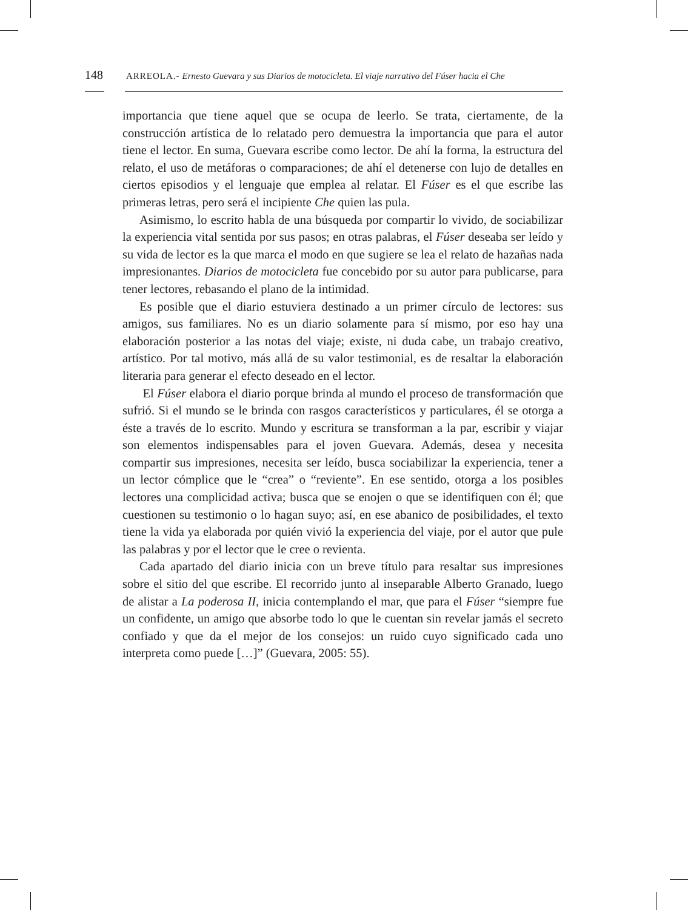148 ARREOLA.- Ernesto Guevara y sus Diarios de motocicleta. El viaje narrativo del Fúser hacia el Che
importancia que tiene aquel que se ocupa de leerlo. Se trata, ciertamente, de la construcción artística de lo relatado pero demuestra la importancia que para el autor tiene el lector. En suma, Guevara escribe como lector. De ahí la forma, la estructura del relato, el uso de metáforas o comparaciones; de ahí el detenerse con lujo de detalles en ciertos episodios y el lenguaje que emplea al relatar. El Fúser es el que escribe las primeras letras, pero será el incipiente Che quien las pula.
Asimismo, lo escrito habla de una búsqueda por compartir lo vivido, de sociabilizar la experiencia vital sentida por sus pasos; en otras palabras, el Fúser deseaba ser leído y su vida de lector es la que marca el modo en que sugiere se lea el relato de hazañas nada impresionantes. Diarios de motocicleta fue concebido por su autor para publicarse, para tener lectores, rebasando el plano de la intimidad.
Es posible que el diario estuviera destinado a un primer círculo de lectores: sus amigos, sus familiares. No es un diario solamente para sí mismo, por eso hay una elaboración posterior a las notas del viaje; existe, ni duda cabe, un trabajo creativo, artístico. Por tal motivo, más allá de su valor testimonial, es de resaltar la elaboración literaria para generar el efecto deseado en el lector.
El Fúser elabora el diario porque brinda al mundo el proceso de transformación que sufrió. Si el mundo se le brinda con rasgos característicos y particulares, él se otorga a éste a través de lo escrito. Mundo y escritura se transforman a la par, escribir y viajar son elementos indispensables para el joven Guevara. Además, desea y necesita compartir sus impresiones, necesita ser leído, busca sociabilizar la experiencia, tener a un lector cómplice que le “crea” o “reviente”. En ese sentido, otorga a los posibles lectores una complicidad activa; busca que se enojen o que se identifiquen con él; que cuestionen su testimonio o lo hagan suyo; así, en ese abanico de posibilidades, el texto tiene la vida ya elaborada por quién vivió la experiencia del viaje, por el autor que pule las palabras y por el lector que le cree o revienta.
Cada apartado del diario inicia con un breve título para resaltar sus impresiones sobre el sitio del que escribe. El recorrido junto al inseparable Alberto Granado, luego de alistar a La poderosa II, inicia contemplando el mar, que para el Fúser “siempre fue un confidente, un amigo que absorbe todo lo que le cuentan sin revelar jamás el secreto confiado y que da el mejor de los consejos: un ruido cuyo significado cada uno interpreta como puede […]” (Guevara, 2005: 55).